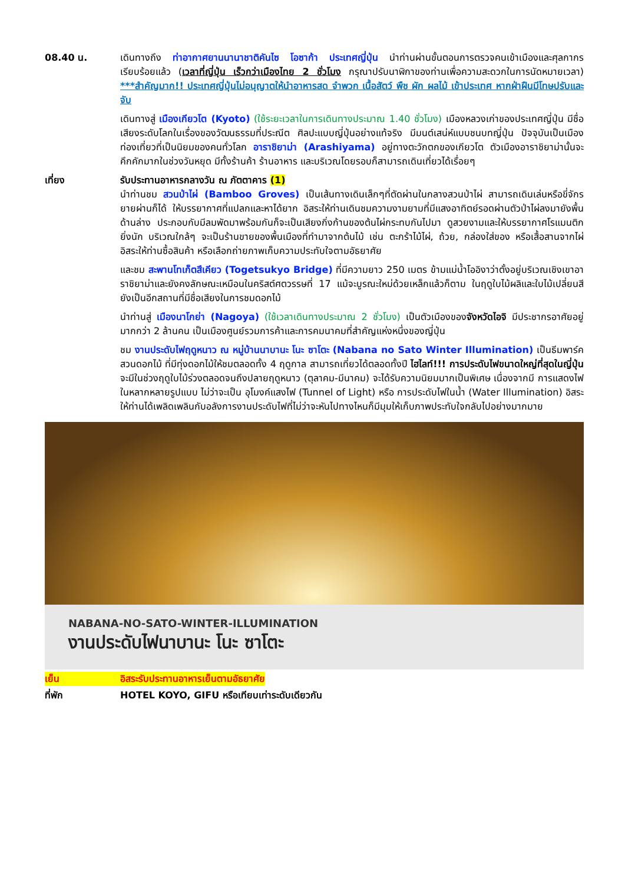08.40 น. เดินทางถึง ท่าอากาศยานนานาชาติคันไซ โอซาก้า ประเทศญี่ปุ่น นำท่านผ่านขั้นตอนการตรวจคนเข้าเมืองและศุลกากร เรียบร้อยแล้ว (เวลาที่ญี่ปุ่น เร็วกว่าเมืองไทย 2 ชั่วโมง กรุณาปรับนาฬิกาของท่านเพื่อความสะดวกในการนัดหมายเวลา) ***สำคัญมาก!! ประเทศญี่ปุ่นไม่อนุญาตให้นำอาหารสด จำพวก เนื้อสัตว์ พืช ผัก ผลไม้ เข้าประเทศ หากฝ่าฝืนมีโทษปรับและจับ
เดินทางสู่ เมืองเกียวโต (Kyoto) (ใช้ระยะเวลาในการเดินทางประมาณ 1.40 ชั่วโมง) เมืองหลวงเก่าของประเทศญี่ปุ่น มีชื่อเสียงระดับโลกในเรื่องของวัฒนธรรมที่ประณีต ศิลปะแบบญี่ปุ่นอย่างแท้จริง มีมนต์เสน่ห์แบบชนบทญี่ปุ่น ปัจจุบันเป็นเมืองท่องเที่ยวที่เป็นนิยมของคนทั่วโลก อาราชิยาม่า (Arashiyama) อยู่ทางตะวักตกของเกียวโต ตัวเมืองอาราชิยาม่านั้นจะคึกคักมากในช่วงวันหยุด มีทั้งร้านค้า ร้านอาหาร และบริเวณโดยรอบก็สามารถเดินเที่ยวได้เรื่อยๆ
เที่ยง รับประทานอาหารกลางวัน ณ ภัตตาคาร (1)
นำท่านชม สวนป่าไผ่ (Bamboo Groves) เป็นเส้นทางเดินเล็กๆที่ตัดผ่านในกลางสวนป่าไผ่ สามารถเดินเล่นหรือขี่จักรยายผ่านก็ได้ ให้บรรยากาศที่แปลกและหาได้ยาก อิสระให้ท่านเดินชมความงามยามที่มีแสงอาทิตย์รอดผ่านตัวป่าไผ่ลงมายังพื้นด้านล่าง ประกอบกับมีลมพัดมาพร้อมกันก็จะเป็นเสียงกิ่งก้านของต้นไผ่กระทบกันไปมา ดูสวยงามและให้บรรยากาศโรแมนติกยิ่งนัก บริเวณใกล้ๆ จะเป็นร้านขายของพื้นเมืองที่ทำมาจากต้นไม้ เช่น ตะกร้าไม้ไผ่, ถ้วย, กล่องใส่ของ หรือเสื้อสานจากไผ่ อิสระให้ท่านซื้อสินค้า หรือเลือกถ่ายภาพเก็บความประทับใจตามอัธยาศัย
และชม สะพานโทเก็ตสึเคียว (Togetsukyo Bridge) ที่มีความยาว 250 เมตร ข้ามแม่น้ำโออิงาว่าตั้งอยู่บริเวณเชิงเขาอาราชิยาม่าและยังคงลักษณะเหมือนในคริสต์ศตวรรษที่ 17 แม้จะบูรณะใหม่ด้วยเหล็กแล้วก็ตาม ในฤดูใบไม้ผลิและใบไม้เปลี่ยนสี ยังเป็นอีกสถานที่มีชื่อเสียงในการชมดอกไม้
นำท่านสู่ เมืองนาโกย่า (Nagoya) (ใช้เวลาเดินทางประมาณ 2 ชั่วโมง) เป็นตัวเมืองของจังหวัดไอจิ มีประชากรอาศัยอยู่มากกว่า 2 ล้านคน เป็นเมืองศูนย์รวมการค้าและการคมนาคมที่สำคัญแห่งหนึ่งของญี่ปุ่น
ชม งานประดับไฟฤดูหนาว ณ หมู่บ้านนาบานะ โนะ ซาโตะ (Nabana no Sato Winter Illumination) เป็นธีมพาร์คสวนดอกไม้ ที่มีทุ่งดอกไม้ให้ชมตลอดทั้ง 4 ฤดูกาล สามารถเที่ยวได้ตลอดทั้งปี ไฮไลท์!!! การประดับไฟขนาดใหญ่ที่สุดในญี่ปุ่น จะมีในช่วงฤดูใบไม้ร่วงตลอดจนถึงปลายฤดูหนาว (ตุลาคม-มีนาคม) จะได้รับความนิยมมากเป็นพิเศษ เนื่องจากมี การแสดงไฟในหลากหลายรูปแบบ ไม่ว่าจะเป็น อุโมงค์แสงไฟ (Tunnel of Light) หรือ การประดับไฟในน้ำ (Water Illumination) อิสระให้ท่านได้เพลิดเพลินกับอลังการงานประดับไฟที่ไม่ว่าจะหันไปทางไหนก็มีมุมให้เก็บภาพประทับใจกลับไปอย่างมากมาย
NABANA-NO-SATO-WINTER-ILLUMINATION
งานประดับไฟนาบานะ โนะ ซาโตะ
เย็น อิสระรับประทานอาหารเย็นตามอัธยาศัย
ที่พัก HOTEL KOYO, GIFU หรือเทียบเท่าระดับเดียวกัน